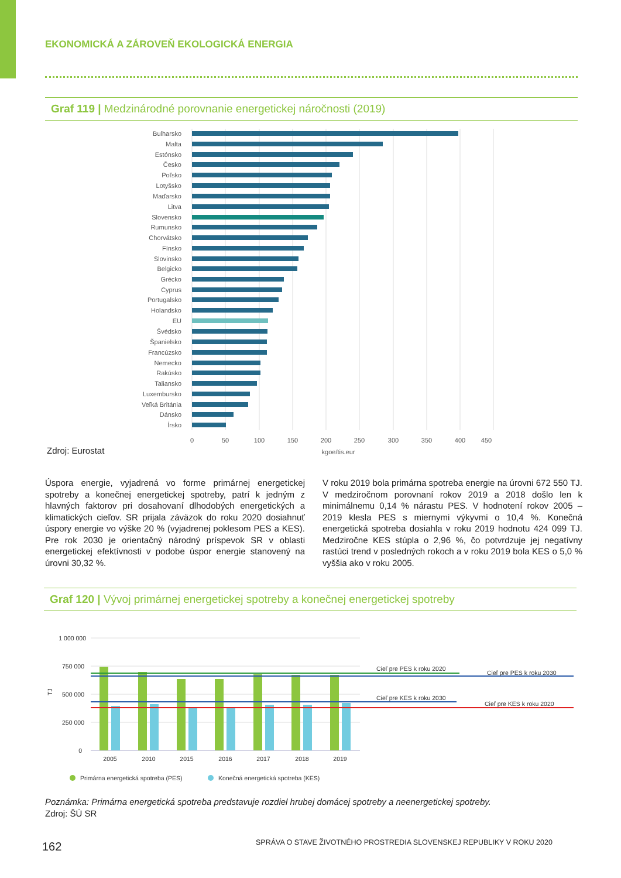EKONOMICKÁ A ZÁROVEŇ EKOLOGICKÁ ENERGIA
Graf 119 | Medzinárodné porovnanie energetickej náročnosti (2019)
Bulharsko
Malta
Estónsko
Česko
Poľsko
Lotyšsko
Maďarsko
Litva
Slovensko
Rumunsko
Chorvátsko
Fínsko
Slovinsko
Belgicko
Grécko
Cyprus
Portugalsko
Holandsko
EU
Švédsko
Španielsko
Francúzsko
Nemecko
Rakúsko
Taliansko
Luxembursko
Veľká Británia
Dánsko
Írsko
0
50
100
150
200
250
300
350
400
450
kgoe/tis.eur
Zdroj: Eurostat
Úspora energie, vyjadrená vo forme primárnej energetickej spotreby a konečnej energetickej spotreby, patrí k jedným z hlavných faktorov pri dosahovaní dlhodobých energetických a klimatických cieľov. SR prijala záväzok do roku 2020 dosiahnuť úspory energie vo výške 20 % (vyjadrenej poklesom PES a KES). Pre rok 2030 je orientačný národný príspevok SR v oblasti energetickej efektívnosti v podobe úspor energie stanovený na úrovni 30,32 %.
V roku 2019 bola primárna spotreba energie na úrovni 672 550 TJ. V medziročnom porovnaní rokov 2019 a 2018 došlo len k minimálnemu 0,14 % nárastu PES. V hodnotení rokov 2005 – 2019 klesla PES s miernymi výkyvmi o 10,4 %. Konečná energetická spotreba dosiahla v roku 2019 hodnotu 424 099 TJ. Medziročne KES stúpla o 2,96 %, čo potvrdzuje jej negatívny rastúci trend v posledných rokoch a v roku 2019 bola KES o 5,0 % vyššia ako v roku 2005.
Graf 120 | Vývoj primárnej energetickej spotreby a konečnej energetickej spotreby
1 000 000
750 000
500 000
250 000
0
TJ
Cieľ pre PES k roku 2020
Cieľ pre PES k roku 2030
Cieľ pre KES k roku 2030
Cieľ pre KES k roku 2020
2005
2010
2015
2016
2017
2018
2019
Primárna energetická spotreba (PES)
Konečná energetická spotreba (KES)
Poznámka: Primárna energetická spotreba predstavuje rozdiel hrubej domácej spotreby a neenergetickej spotreby.
Zdroj: ŠÚ SR
162
SPRÁVA O STAVE ŽIVOTNÉHO PROSTREDIA SLOVENSKEJ REPUBLIKY V ROKU 2020